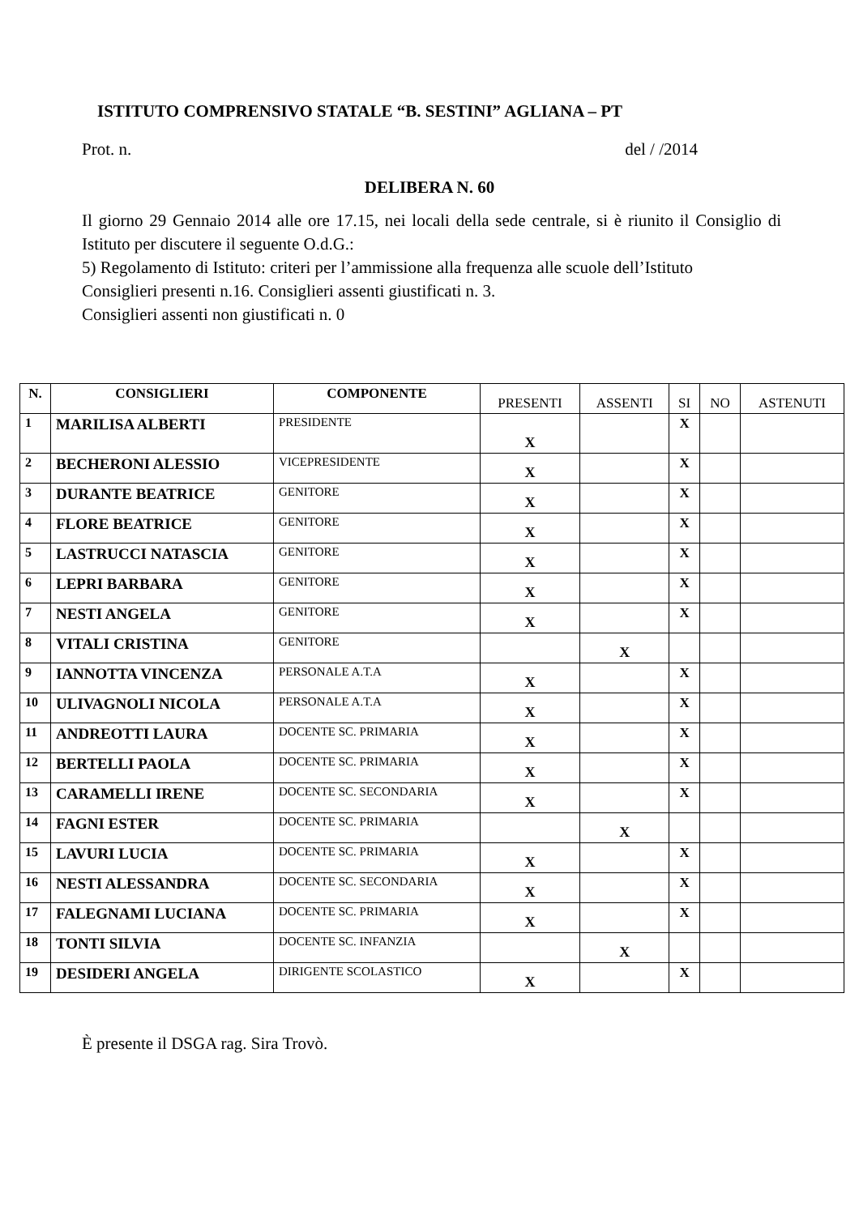ISTITUTO COMPRENSIVO STATALE “B. SESTINI” AGLIANA – PT
Prot. n. del / /2014
DELIBERA N. 60
Il giorno 29 Gennaio 2014 alle ore 17.15, nei locali della sede centrale, si è riunito il Consiglio di Istituto per discutere il seguente O.d.G.:
5) Regolamento di Istituto: criteri per l’ammissione alla frequenza alle scuole dell’Istituto
Consiglieri presenti n.16. Consiglieri assenti giustificati n. 3.
Consiglieri assenti non giustificati n. 0
| N. | CONSIGLIERI | COMPONENTE | PRESENTI | ASSENTI | SI | NO | ASTENUTI |
| --- | --- | --- | --- | --- | --- | --- | --- |
| 1 | MARILISA ALBERTI | PRESIDENTE | X | | X | | |
| 2 | BECHERONI ALESSIO | VICEPRESIDENTE | X | | X | | |
| 3 | DURANTE BEATRICE | GENITORE | X | | X | | |
| 4 | FLORE BEATRICE | GENITORE | X | | X | | |
| 5 | LASTRUCCI NATASCIA | GENITORE | X | | X | | |
| 6 | LEPRI BARBARA | GENITORE | X | | X | | |
| 7 | NESTI ANGELA | GENITORE | X | | X | | |
| 8 | VITALI CRISTINA | GENITORE | | X | | | |
| 9 | IANNOTTA VINCENZA | PERSONALE A.T.A | X | | X | | |
| 10 | ULIVAGNOLI NICOLA | PERSONALE A.T.A | X | | X | | |
| 11 | ANDREOTTI LAURA | DOCENTE SC. PRIMARIA | X | | X | | |
| 12 | BERTELLI PAOLA | DOCENTE SC. PRIMARIA | X | | X | | |
| 13 | CARAMELLI IRENE | DOCENTE SC. SECONDARIA | X | | X | | |
| 14 | FAGNI ESTER | DOCENTE SC. PRIMARIA | | X | | | |
| 15 | LAVURI LUCIA | DOCENTE SC. PRIMARIA | X | | X | | |
| 16 | NESTI ALESSANDRA | DOCENTE SC. SECONDARIA | X | | X | | |
| 17 | FALEGNAMI LUCIANA | DOCENTE SC. PRIMARIA | X | | X | | |
| 18 | TONTI SILVIA | DOCENTE SC. INFANZIA | | X | | | |
| 19 | DESIDERI ANGELA | DIRIGENTE SCOLASTICO | X | | X | | |
È presente il DSGA rag. Sira Trovò.